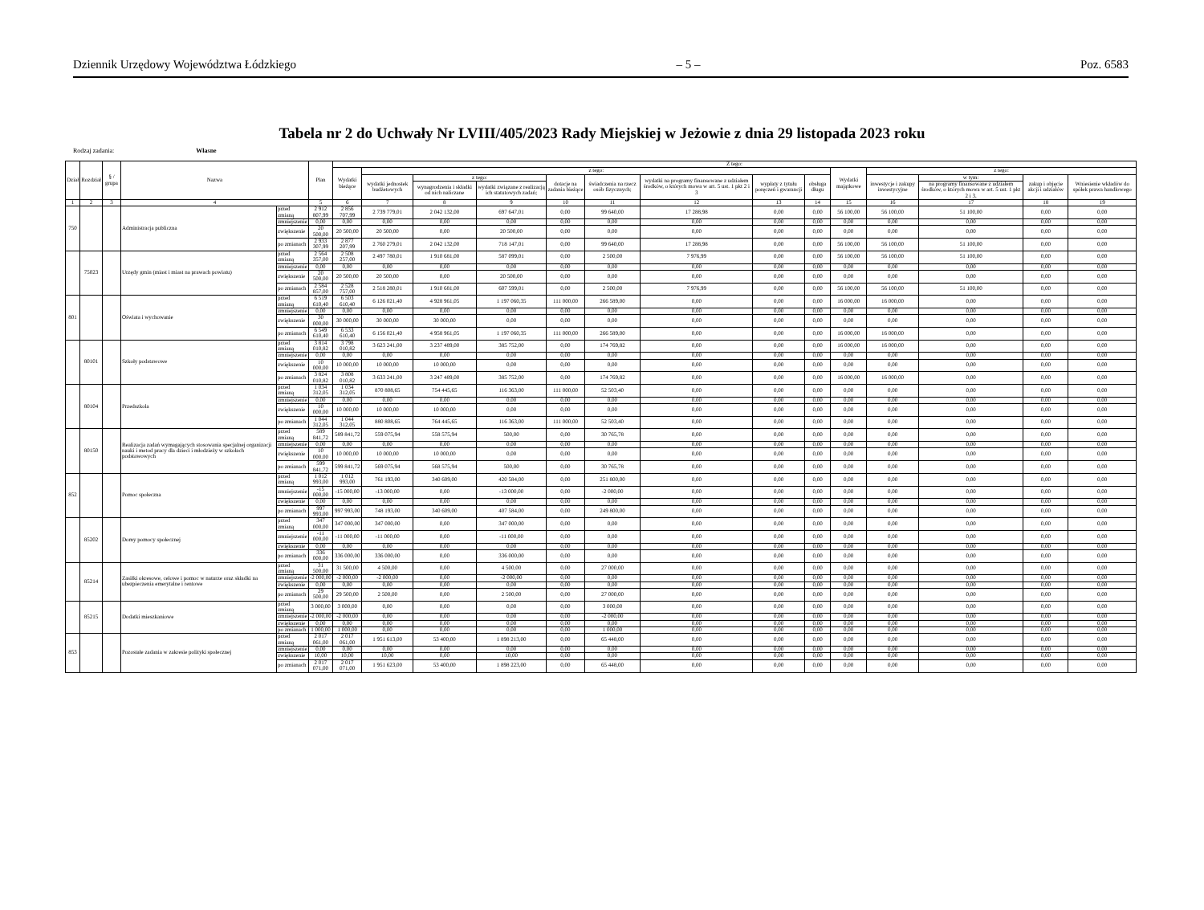Dziennik Urzędowy Województwa Łódzkiego – 5 – Poz. 6583
Tabela nr 2 do Uchwały Nr LVIII/405/2023 Rady Miejskiej w Jeżowie z dnia 29 listopada 2023 roku
Rodzaj zadania: Własne
| Dział | Rozdział | § / grupa | Nazwa | | Plan | Z tego: | | | | | | | | | | | | | |
| --- | --- | --- | --- | --- | --- | --- | --- | --- | --- | --- | --- | --- | --- | --- | --- | --- | --- | --- | --- |
| | | | | | | Wydatki bieżące | z tego: | | | | | | | | Wydatki majątkowe | z tego: | | | |
| | | | | | | | wydatki jednostek budżetowych | z tego: | | dotacje na zadania bieżące | świadczenia na rzecz osób fizycznych; | wydatki na programy finansowane z udziałem środków, o których mowa w art. 5 ust. 1 pkt 2 i 3 | wypłaty z tytułu poręczeń i gwarancji | obsługa długu | | inwestycje i zakupy inwestycyjne | w tym: | zakup i objęcie akcji i udziałów | Wniesienie wkładów do spółek prawa handlowego |
| | | | | | | | | wynagrodzenia i składki od nich naliczane | wydatki związane z realizacją ich statutowych zadań; | | | | | | | | na programy finansowane z udziałem środków, o których mowa w art. 5 ust. 1 pkt 2 i 3, | | |
| 1 | 2 | 3 | 4 | | 5 | 6 | 7 | 8 | 9 | 10 | 11 | 12 | 13 | 14 | 15 | 16 | 17 | 18 | 19 |
| 750 | | | Administracja publiczna | przed zmianą | 2 912 807,99 | 2 856 707,99 | 2 739 779,01 | 2 042 132,00 | 697 647,01 | 0,00 | 99 640,00 | 17 288,98 | 0,00 | 0,00 | 56 100,00 | 56 100,00 | 51 100,00 | 0,00 | 0,00 |
| | | | | zmniejszenie | 0,00 | 0,00 | 0,00 | 0,00 | 0,00 | 0,00 | 0,00 | 0,00 | 0,00 | 0,00 | 0,00 | 0,00 | 0,00 | 0,00 | 0,00 |
| | | | | zwiększenie | 20 500,00 | 20 500,00 | 20 500,00 | 0,00 | 20 500,00 | 0,00 | 0,00 | 0,00 | 0,00 | 0,00 | 0,00 | 0,00 | 0,00 | 0,00 | 0,00 |
| | | | | po zmianach | 2 933 307,99 | 2 877 207,99 | 2 760 279,01 | 2 042 132,00 | 718 147,01 | 0,00 | 99 640,00 | 17 288,98 | 0,00 | 0,00 | 56 100,00 | 56 100,00 | 51 100,00 | 0,00 | 0,00 |
| | 75023 | | Urzędy gmin (miast i miast na prawach powiatu) | przed zmianą | 2 564 357,00 | 2 508 257,00 | 2 497 780,01 | 1 910 681,00 | 587 099,01 | 0,00 | 2 500,00 | 7 976,99 | 0,00 | 0,00 | 56 100,00 | 56 100,00 | 51 100,00 | 0,00 | 0,00 |
| | | | | zmniejszenie | 0,00 | 0,00 | 0,00 | 0,00 | 0,00 | 0,00 | 0,00 | 0,00 | 0,00 | 0,00 | 0,00 | 0,00 | 0,00 | 0,00 | 0,00 |
| | | | | zwiększenie | 20 500,00 | 20 500,00 | 20 500,00 | 0,00 | 20 500,00 | 0,00 | 0,00 | 0,00 | 0,00 | 0,00 | 0,00 | 0,00 | 0,00 | 0,00 | 0,00 |
| | | | | po zmianach | 2 584 857,00 | 2 528 757,00 | 2 518 280,01 | 1 910 681,00 | 607 599,01 | 0,00 | 2 500,00 | 7 976,99 | 0,00 | 0,00 | 56 100,00 | 56 100,00 | 51 100,00 | 0,00 | 0,00 |
| 801 | | | Oświata i wychowanie | przed zmianą | 6 519 610,40 | 6 503 610,40 | 6 126 021,40 | 4 928 961,05 | 1 197 060,35 | 111 000,00 | 266 589,00 | 0,00 | 0,00 | 0,00 | 16 000,00 | 16 000,00 | 0,00 | 0,00 | 0,00 |
| | | | | zmniejszenie | 0,00 | 0,00 | 0,00 | 0,00 | 0,00 | 0,00 | 0,00 | 0,00 | 0,00 | 0,00 | 0,00 | 0,00 | 0,00 | 0,00 | 0,00 |
| | | | | zwiększenie | 30 000,00 | 30 000,00 | 30 000,00 | 30 000,00 | 0,00 | 0,00 | 0,00 | 0,00 | 0,00 | 0,00 | 0,00 | 0,00 | 0,00 | 0,00 | 0,00 |
| | | | | po zmianach | 6 549 610,40 | 6 533 610,40 | 6 156 021,40 | 4 958 961,05 | 1 197 060,35 | 111 000,00 | 266 589,00 | 0,00 | 0,00 | 0,00 | 16 000,00 | 16 000,00 | 0,00 | 0,00 | 0,00 |
| | 80101 | | Szkoły podstawowe | przed zmianą | 3 814 010,82 | 3 798 010,82 | 3 623 241,00 | 3 237 489,00 | 385 752,00 | 0,00 | 174 769,82 | 0,00 | 0,00 | 0,00 | 16 000,00 | 16 000,00 | 0,00 | 0,00 | 0,00 |
| | | | | zmniejszenie | 0,00 | 0,00 | 0,00 | 0,00 | 0,00 | 0,00 | 0,00 | 0,00 | 0,00 | 0,00 | 0,00 | 0,00 | 0,00 | 0,00 | 0,00 |
| | | | | zwiększenie | 10 000,00 | 10 000,00 | 10 000,00 | 10 000,00 | 0,00 | 0,00 | 0,00 | 0,00 | 0,00 | 0,00 | 0,00 | 0,00 | 0,00 | 0,00 | 0,00 |
| | | | | po zmianach | 3 824 010,82 | 3 808 010,82 | 3 633 241,00 | 3 247 489,00 | 385 752,00 | 0,00 | 174 769,82 | 0,00 | 0,00 | 0,00 | 16 000,00 | 16 000,00 | 0,00 | 0,00 | 0,00 |
| | 80104 | | Przedszkola | przed zmianą | 1 034 312,05 | 1 034 312,05 | 870 808,65 | 754 445,65 | 116 363,00 | 111 000,00 | 52 503,40 | 0,00 | 0,00 | 0,00 | 0,00 | 0,00 | 0,00 | 0,00 | 0,00 |
| | | | | zmniejszenie | 0,00 | 0,00 | 0,00 | 0,00 | 0,00 | 0,00 | 0,00 | 0,00 | 0,00 | 0,00 | 0,00 | 0,00 | 0,00 | 0,00 | 0,00 |
| | | | | zwiększenie | 10 000,00 | 10 000,00 | 10 000,00 | 10 000,00 | 0,00 | 0,00 | 0,00 | 0,00 | 0,00 | 0,00 | 0,00 | 0,00 | 0,00 | 0,00 | 0,00 |
| | | | | po zmianach | 1 044 312,05 | 1 044 312,05 | 880 808,65 | 764 445,65 | 116 363,00 | 111 000,00 | 52 503,40 | 0,00 | 0,00 | 0,00 | 0,00 | 0,00 | 0,00 | 0,00 | 0,00 |
| | 80150 | | Realizacja zadań wymagających stosowania specjalnej organizacji nauki i metod pracy dla dzieci i młodzieży w szkołach podstawowych | przed zmianą | 589 841,72 | 589 841,72 | 559 075,94 | 558 575,94 | 500,00 | 0,00 | 30 765,78 | 0,00 | 0,00 | 0,00 | 0,00 | 0,00 | 0,00 | 0,00 | 0,00 |
| | | | | zmniejszenie | 0,00 | 0,00 | 0,00 | 0,00 | 0,00 | 0,00 | 0,00 | 0,00 | 0,00 | 0,00 | 0,00 | 0,00 | 0,00 | 0,00 | 0,00 |
| | | | | zwiększenie | 10 000,00 | 10 000,00 | 10 000,00 | 10 000,00 | 0,00 | 0,00 | 0,00 | 0,00 | 0,00 | 0,00 | 0,00 | 0,00 | 0,00 | 0,00 | 0,00 |
| | | | | po zmianach | 599 841,72 | 599 841,72 | 569 075,94 | 568 575,94 | 500,00 | 0,00 | 30 765,78 | 0,00 | 0,00 | 0,00 | 0,00 | 0,00 | 0,00 | 0,00 | 0,00 |
| 852 | | | Pomoc społeczna | przed zmianą | 1 012 993,00 | 1 012 993,00 | 761 193,00 | 340 609,00 | 420 584,00 | 0,00 | 251 800,00 | 0,00 | 0,00 | 0,00 | 0,00 | 0,00 | 0,00 | 0,00 | 0,00 |
| | | | | zmniejszenie | -15 000,00 | -15 000,00 | -13 000,00 | 0,00 | -13 000,00 | 0,00 | -2 000,00 | 0,00 | 0,00 | 0,00 | 0,00 | 0,00 | 0,00 | 0,00 | 0,00 |
| | | | | zwiększenie | 0,00 | 0,00 | 0,00 | 0,00 | 0,00 | 0,00 | 0,00 | 0,00 | 0,00 | 0,00 | 0,00 | 0,00 | 0,00 | 0,00 | 0,00 |
| | | | | po zmianach | 997 993,00 | 997 993,00 | 748 193,00 | 340 609,00 | 407 584,00 | 0,00 | 249 800,00 | 0,00 | 0,00 | 0,00 | 0,00 | 0,00 | 0,00 | 0,00 | 0,00 |
| | 85202 | | Domy pomocy społecznej | przed zmianą | 347 000,00 | 347 000,00 | 347 000,00 | 0,00 | 347 000,00 | 0,00 | 0,00 | 0,00 | 0,00 | 0,00 | 0,00 | 0,00 | 0,00 | 0,00 | 0,00 |
| | | | | zmniejszenie | -11 000,00 | -11 000,00 | -11 000,00 | 0,00 | -11 000,00 | 0,00 | 0,00 | 0,00 | 0,00 | 0,00 | 0,00 | 0,00 | 0,00 | 0,00 | 0,00 |
| | | | | zwiększenie | 0,00 | 0,00 | 0,00 | 0,00 | 0,00 | 0,00 | 0,00 | 0,00 | 0,00 | 0,00 | 0,00 | 0,00 | 0,00 | 0,00 | 0,00 |
| | | | | po zmianach | 336 000,00 | 336 000,00 | 336 000,00 | 0,00 | 336 000,00 | 0,00 | 0,00 | 0,00 | 0,00 | 0,00 | 0,00 | 0,00 | 0,00 | 0,00 | 0,00 |
| | 85214 | | Zasiłki okresowe, celowe i pomoc w naturze oraz składki na ubezpieczenia emerytalne i rentowe | przed zmianą | 31 500,00 | 31 500,00 | 4 500,00 | 0,00 | 4 500,00 | 0,00 | 27 000,00 | 0,00 | 0,00 | 0,00 | 0,00 | 0,00 | 0,00 | 0,00 | 0,00 |
| | | | | zmniejszenie | -2 000,00 | -2 000,00 | -2 000,00 | 0,00 | -2 000,00 | 0,00 | 0,00 | 0,00 | 0,00 | 0,00 | 0,00 | 0,00 | 0,00 | 0,00 | 0,00 |
| | | | | zwiększenie | 0,00 | 0,00 | 0,00 | 0,00 | 0,00 | 0,00 | 0,00 | 0,00 | 0,00 | 0,00 | 0,00 | 0,00 | 0,00 | 0,00 | 0,00 |
| | | | | po zmianach | 29 500,00 | 29 500,00 | 2 500,00 | 0,00 | 2 500,00 | 0,00 | 27 000,00 | 0,00 | 0,00 | 0,00 | 0,00 | 0,00 | 0,00 | 0,00 | 0,00 |
| | 85215 | | Dodatki mieszkaniowe | przed zmianą | 3 000,00 | 3 000,00 | 0,00 | 0,00 | 0,00 | 0,00 | 3 000,00 | 0,00 | 0,00 | 0,00 | 0,00 | 0,00 | 0,00 | 0,00 | 0,00 |
| | | | | zmniejszenie | -2 000,00 | -2 000,00 | 0,00 | 0,00 | 0,00 | 0,00 | -2 000,00 | 0,00 | 0,00 | 0,00 | 0,00 | 0,00 | 0,00 | 0,00 | 0,00 |
| | | | | zwiększenie | 0,00 | 0,00 | 0,00 | 0,00 | 0,00 | 0,00 | 0,00 | 0,00 | 0,00 | 0,00 | 0,00 | 0,00 | 0,00 | 0,00 | 0,00 |
| | | | | po zmianach | 1 000,00 | 1 000,00 | 0,00 | 0,00 | 0,00 | 0,00 | 1 000,00 | 0,00 | 0,00 | 0,00 | 0,00 | 0,00 | 0,00 | 0,00 | 0,00 |
| 853 | | | Pozostałe zadania w zakresie polityki społecznej | przed zmianą | 2 017 061,00 | 2 017 061,00 | 1 951 613,00 | 53 400,00 | 1 898 213,00 | 0,00 | 65 448,00 | 0,00 | 0,00 | 0,00 | 0,00 | 0,00 | 0,00 | 0,00 | 0,00 |
| | | | | zmniejszenie | 0,00 | 0,00 | 0,00 | 0,00 | 0,00 | 0,00 | 0,00 | 0,00 | 0,00 | 0,00 | 0,00 | 0,00 | 0,00 | 0,00 | 0,00 |
| | | | | zwiększenie | 10,00 | 10,00 | 10,00 | 0,00 | 10,00 | 0,00 | 0,00 | 0,00 | 0,00 | 0,00 | 0,00 | 0,00 | 0,00 | 0,00 | 0,00 |
| | | | | po zmianach | 2 017 071,00 | 2 017 071,00 | 1 951 623,00 | 53 400,00 | 1 898 223,00 | 0,00 | 65 448,00 | 0,00 | 0,00 | 0,00 | 0,00 | 0,00 | 0,00 | 0,00 | 0,00 |